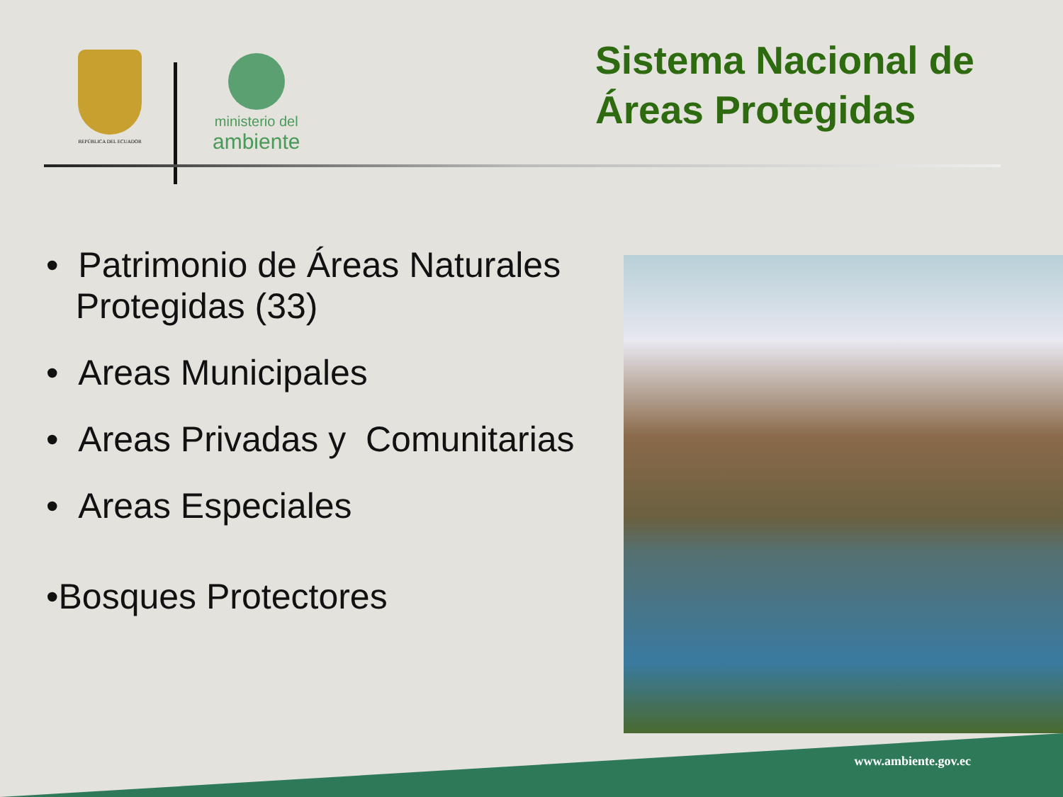REPÚBLICA DEL ECUADOR
ministerio del
ambiente
Sistema Nacional de
Áreas Protegidas
• Patrimonio de Áreas Naturales
Protegidas (33)
• Areas Municipales
• Areas Privadas y Comunitarias
• Areas Especiales
•Bosques Protectores
www.ambiente.gov.ec